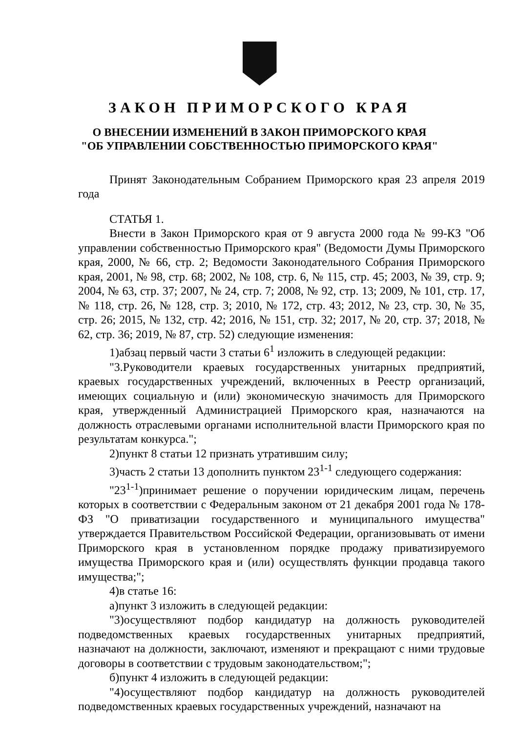ЗАКОН ПРИМОРСКОГО КРАЯ
О ВНЕСЕНИИ ИЗМЕНЕНИЙ В ЗАКОН ПРИМОРСКОГО КРАЯ
"ОБ УПРАВЛЕНИИ СОБСТВЕННОСТЬЮ ПРИМОРСКОГО КРАЯ"
Принят Законодательным Собранием Приморского края 23 апреля 2019 года
СТАТЬЯ 1.
Внести в Закон Приморского края от 9 августа 2000 года № 99-КЗ "Об управлении собственностью Приморского края" (Ведомости Думы Приморского края, 2000, № 66, стр. 2; Ведомости Законодательного Собрания Приморского края, 2001, № 98, стр. 68; 2002, № 108, стр. 6, № 115, стр. 45; 2003, № 39, стр. 9; 2004, № 63, стр. 37; 2007, № 24, стр. 7; 2008, № 92, стр. 13; 2009, № 101, стр. 17, № 118, стр. 26, № 128, стр. 3; 2010, № 172, стр. 43; 2012, № 23, стр. 30, № 35, стр. 26; 2015, № 132, стр. 42; 2016, № 151, стр. 32; 2017, № 20, стр. 37; 2018, № 62, стр. 36; 2019, № 87, стр. 52) следующие изменения:
1)абзац первый части 3 статьи 6<sup>1</sup> изложить в следующей редакции:
"3.Руководители краевых государственных унитарных предприятий, краевых государственных учреждений, включенных в Реестр организаций, имеющих социальную и (или) экономическую значимость для Приморского края, утвержденный Администрацией Приморского края, назначаются на должность отраслевыми органами исполнительной власти Приморского края по результатам конкурса.";
2)пункт 8 статьи 12 признать утратившим силу;
3)часть 2 статьи 13 дополнить пунктом 23<sup>1-1</sup> следующего содержания:
"23<sup>1-1</sup>)принимает решение о поручении юридическим лицам, перечень которых в соответствии с Федеральным законом от 21 декабря 2001 года № 178-ФЗ "О приватизации государственного и муниципального имущества" утверждается Правительством Российской Федерации, организовывать от имени Приморского края в установленном порядке продажу приватизируемого имущества Приморского края и (или) осуществлять функции продавца такого имущества;";
4)в статье 16:
а)пункт 3 изложить в следующей редакции:
"3)осуществляют подбор кандидатур на должность руководителей подведомственных краевых государственных унитарных предприятий, назначают на должности, заключают, изменяют и прекращают с ними трудовые договоры в соответствии с трудовым законодательством;";
б)пункт 4 изложить в следующей редакции:
"4)осуществляют подбор кандидатур на должность руководителей подведомственных краевых государственных учреждений, назначают на